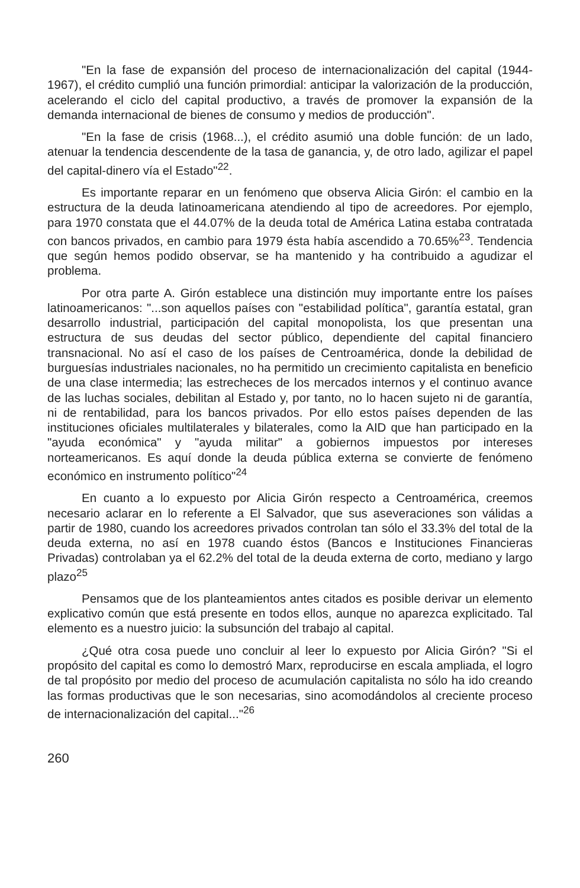"En la fase de expansión del proceso de internacionalización del capital (1944-1967), el crédito cumplió una función primordial: anticipar la valorización de la producción, acelerando el ciclo del capital productivo, a través de promover la expansión de la demanda internacional de bienes de consumo y medios de producción".
"En la fase de crisis (1968...), el crédito asumió una doble función: de un lado, atenuar la tendencia descendente de la tasa de ganancia, y, de otro lado, agilizar el papel del capital-dinero vía el Estado"<sup>22</sup>.
Es importante reparar en un fenómeno que observa Alicia Girón: el cambio en la estructura de la deuda latinoamericana atendiendo al tipo de acreedores. Por ejemplo, para 1970 constata que el 44.07% de la deuda total de América Latina estaba contratada con bancos privados, en cambio para 1979 ésta había ascendido a 70.65%<sup>23</sup>. Tendencia que según hemos podido observar, se ha mantenido y ha contribuido a agudizar el problema.
Por otra parte A. Girón establece una distinción muy importante entre los países latinoamericanos: "...son aquellos países con "estabilidad política", garantía estatal, gran desarrollo industrial, participación del capital monopolista, los que presentan una estructura de sus deudas del sector público, dependiente del capital financiero transnacional. No así el caso de los países de Centroamérica, donde la debilidad de burguesías industriales nacionales, no ha permitido un crecimiento capitalista en beneficio de una clase intermedia; las estrecheces de los mercados internos y el continuo avance de las luchas sociales, debilitan al Estado y, por tanto, no lo hacen sujeto ni de garantía, ni de rentabilidad, para los bancos privados. Por ello estos países dependen de las instituciones oficiales multilaterales y bilaterales, como la AID que han participado en la "ayuda económica" y "ayuda militar" a gobiernos impuestos por intereses norteamericanos. Es aquí donde la deuda pública externa se convierte de fenómeno económico en instrumento político"<sup>24</sup>
En cuanto a lo expuesto por Alicia Girón respecto a Centroamérica, creemos necesario aclarar en lo referente a El Salvador, que sus aseveraciones son válidas a partir de 1980, cuando los acreedores privados controlan tan sólo el 33.3% del total de la deuda externa, no así en 1978 cuando éstos (Bancos e Instituciones Financieras Privadas) controlaban ya el 62.2% del total de la deuda externa de corto, mediano y largo plazo<sup>25</sup>
Pensamos que de los planteamientos antes citados es posible derivar un elemento explicativo común que está presente en todos ellos, aunque no aparezca explicitado. Tal elemento es a nuestro juicio: la subsunción del trabajo al capital.
¿Qué otra cosa puede uno concluir al leer lo expuesto por Alicia Girón? "Si el propósito del capital es como lo demostró Marx, reproducirse en escala ampliada, el logro de tal propósito por medio del proceso de acumulación capitalista no sólo ha ido creando las formas productivas que le son necesarias, sino acomodándolos al creciente proceso de internacionalización del capital..."<sup>26</sup>
260